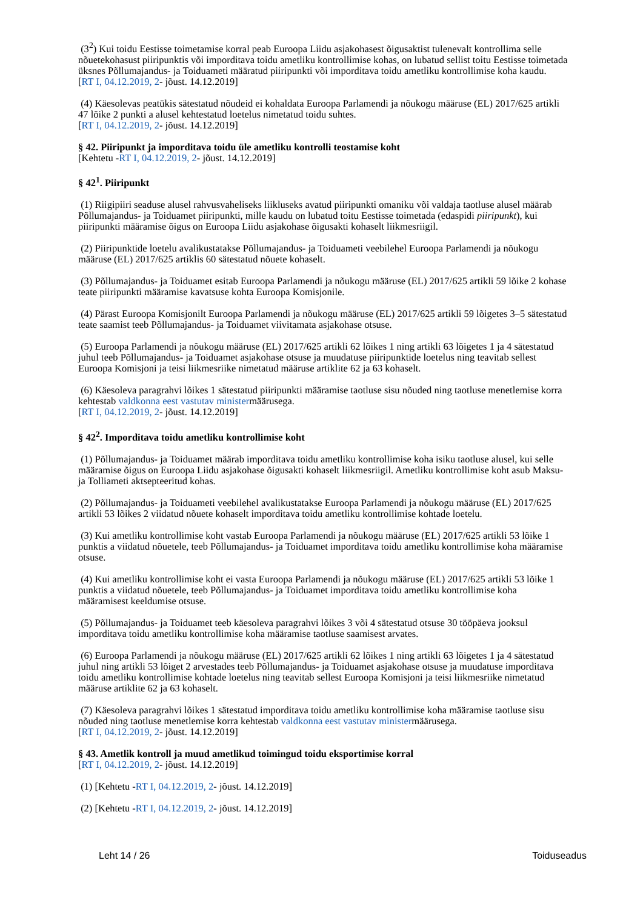(3<sup>2</sup>) Kui toidu Eestisse toimetamise korral peab Euroopa Liidu asjakohasest õigusaktist tulenevalt kontrollima selle nõuetekohasust piiripunktis või imporditava toidu ametliku kontrollimise kohas, on lubatud sellist toitu Eestisse toimetada üksnes Põllumajandus- ja Toiduameti määratud piiripunkti või imporditava toidu ametliku kontrollimise koha kaudu.
[RT I, 04.12.2019, 2- jõust. 14.12.2019]
(4) Käesolevas peatükis sätestatud nõudeid ei kohaldata Euroopa Parlamendi ja nõukogu määruse (EL) 2017/625 artikli 47 lõike 2 punkti a alusel kehtestatud loetelus nimetatud toidu suhtes.
[RT I, 04.12.2019, 2- jõust. 14.12.2019]
§ 42. Piiripunkt ja imporditava toidu üle ametliku kontrolli teostamise koht
[Kehtetu -RT I, 04.12.2019, 2- jõust. 14.12.2019]
§ 42<sup>1</sup>. Piiripunkt
(1) Riigipiiri seaduse alusel rahvusvaheliseks liikluseks avatud piiripunkti omaniku või valdaja taotluse alusel määrab Põllumajandus- ja Toiduamet piiripunkti, mille kaudu on lubatud toitu Eestisse toimetada (edaspidi piiripunkt), kui piiripunkti määramise õigus on Euroopa Liidu asjakohase õigusakti kohaselt liikmesriigil.
(2) Piiripunktide loetelu avalikustatakse Põllumajandus- ja Toiduameti veebilehel Euroopa Parlamendi ja nõukogu määruse (EL) 2017/625 artiklis 60 sätestatud nõuete kohaselt.
(3) Põllumajandus- ja Toiduamet esitab Euroopa Parlamendi ja nõukogu määruse (EL) 2017/625 artikli 59 lõike 2 kohase teate piiripunkti määramise kavatsuse kohta Euroopa Komisjonile.
(4) Pärast Euroopa Komisjonilt Euroopa Parlamendi ja nõukogu määruse (EL) 2017/625 artikli 59 lõigetes 3–5 sätestatud teate saamist teeb Põllumajandus- ja Toiduamet viivitamata asjakohase otsuse.
(5) Euroopa Parlamendi ja nõukogu määruse (EL) 2017/625 artikli 62 lõikes 1 ning artikli 63 lõigetes 1 ja 4 sätestatud juhul teeb Põllumajandus- ja Toiduamet asjakohase otsuse ja muudatuse piiripunktide loetelus ning teavitab sellest Euroopa Komisjoni ja teisi liikmesriike nimetatud määruse artiklite 62 ja 63 kohaselt.
(6) Käesoleva paragrahvi lõikes 1 sätestatud piiripunkti määramise taotluse sisu nõuded ning taotluse menetlemise korra kehtestab valdkonna eest vastutav ministermäärusega.
[RT I, 04.12.2019, 2- jõust. 14.12.2019]
§ 42<sup>2</sup>. Imporditava toidu ametliku kontrollimise koht
(1) Põllumajandus- ja Toiduamet määrab imporditava toidu ametliku kontrollimise koha isiku taotluse alusel, kui selle määramise õigus on Euroopa Liidu asjakohase õigusakti kohaselt liikmesriigil. Ametliku kontrollimise koht asub Maksu- ja Tolliameti aktsepteeritud kohas.
(2) Põllumajandus- ja Toiduameti veebilehel avalikustatakse Euroopa Parlamendi ja nõukogu määruse (EL) 2017/625 artikli 53 lõikes 2 viidatud nõuete kohaselt imporditava toidu ametliku kontrollimise kohtade loetelu.
(3) Kui ametliku kontrollimise koht vastab Euroopa Parlamendi ja nõukogu määruse (EL) 2017/625 artikli 53 lõike 1 punktis a viidatud nõuetele, teeb Põllumajandus- ja Toiduamet imporditava toidu ametliku kontrollimise koha määramise otsuse.
(4) Kui ametliku kontrollimise koht ei vasta Euroopa Parlamendi ja nõukogu määruse (EL) 2017/625 artikli 53 lõike 1 punktis a viidatud nõuetele, teeb Põllumajandus- ja Toiduamet imporditava toidu ametliku kontrollimise koha määramisest keeldumise otsuse.
(5) Põllumajandus- ja Toiduamet teeb käesoleva paragrahvi lõikes 3 või 4 sätestatud otsuse 30 tööpäeva jooksul imporditava toidu ametliku kontrollimise koha määramise taotluse saamisest arvates.
(6) Euroopa Parlamendi ja nõukogu määruse (EL) 2017/625 artikli 62 lõikes 1 ning artikli 63 lõigetes 1 ja 4 sätestatud juhul ning artikli 53 lõiget 2 arvestades teeb Põllumajandus- ja Toiduamet asjakohase otsuse ja muudatuse imporditava toidu ametliku kontrollimise kohtade loetelus ning teavitab sellest Euroopa Komisjoni ja teisi liikmesriike nimetatud määruse artiklite 62 ja 63 kohaselt.
(7) Käesoleva paragrahvi lõikes 1 sätestatud imporditava toidu ametliku kontrollimise koha määramise taotluse sisu nõuded ning taotluse menetlemise korra kehtestab valdkonna eest vastutav ministermäärusega.
[RT I, 04.12.2019, 2- jõust. 14.12.2019]
§ 43. Ametlik kontroll ja muud ametlikud toimingud toidu eksportimise korral
[RT I, 04.12.2019, 2- jõust. 14.12.2019]
(1) [Kehtetu -RT I, 04.12.2019, 2- jõust. 14.12.2019]
(2) [Kehtetu -RT I, 04.12.2019, 2- jõust. 14.12.2019]
Leht 14 / 26 Toiduseadus